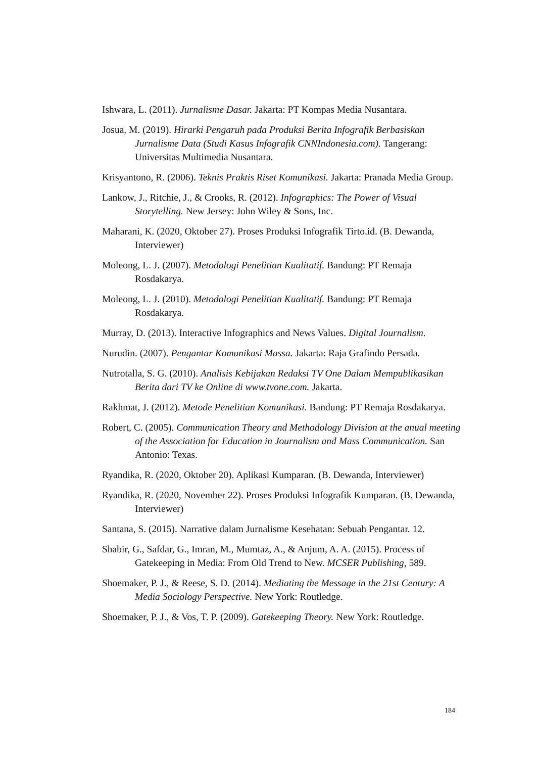Ishwara, L. (2011). Jurnalisme Dasar. Jakarta: PT Kompas Media Nusantara.
Josua, M. (2019). Hirarki Pengaruh pada Produksi Berita Infografik Berbasiskan Jurnalisme Data (Studi Kasus Infografik CNNIndonesia.com). Tangerang: Universitas Multimedia Nusantara.
Krisyantono, R. (2006). Teknis Praktis Riset Komunikasi. Jakarta: Pranada Media Group.
Lankow, J., Ritchie, J., & Crooks, R. (2012). Infographics: The Power of Visual Storytelling. New Jersey: John Wiley & Sons, Inc.
Maharani, K. (2020, Oktober 27). Proses Produksi Infografik Tirto.id. (B. Dewanda, Interviewer)
Moleong, L. J. (2007). Metodologi Penelitian Kualitatif. Bandung: PT Remaja Rosdakarya.
Moleong, L. J. (2010). Metodologi Penelitian Kualitatif. Bandung: PT Remaja Rosdakarya.
Murray, D. (2013). Interactive Infographics and News Values. Digital Journalism.
Nurudin. (2007). Pengantar Komunikasi Massa. Jakarta: Raja Grafindo Persada.
Nutrotalla, S. G. (2010). Analisis Kebijakan Redaksi TV One Dalam Mempublikasikan Berita dari TV ke Online di www.tvone.com. Jakarta.
Rakhmat, J. (2012). Metode Penelitian Komunikasi. Bandung: PT Remaja Rosdakarya.
Robert, C. (2005). Communication Theory and Methodology Division at the anual meeting of the Association for Education in Journalism and Mass Communication. San Antonio: Texas.
Ryandika, R. (2020, Oktober 20). Aplikasi Kumparan. (B. Dewanda, Interviewer)
Ryandika, R. (2020, November 22). Proses Produksi Infografik Kumparan. (B. Dewanda, Interviewer)
Santana, S. (2015). Narrative dalam Jurnalisme Kesehatan: Sebuah Pengantar. 12.
Shabir, G., Safdar, G., Imran, M., Mumtaz, A., & Anjum, A. A. (2015). Process of Gatekeeping in Media: From Old Trend to New. MCSER Publishing, 589.
Shoemaker, P. J., & Reese, S. D. (2014). Mediating the Message in the 21st Century: A Media Sociology Perspective. New York: Routledge.
Shoemaker, P. J., & Vos, T. P. (2009). Gatekeeping Theory. New York: Routledge.
184